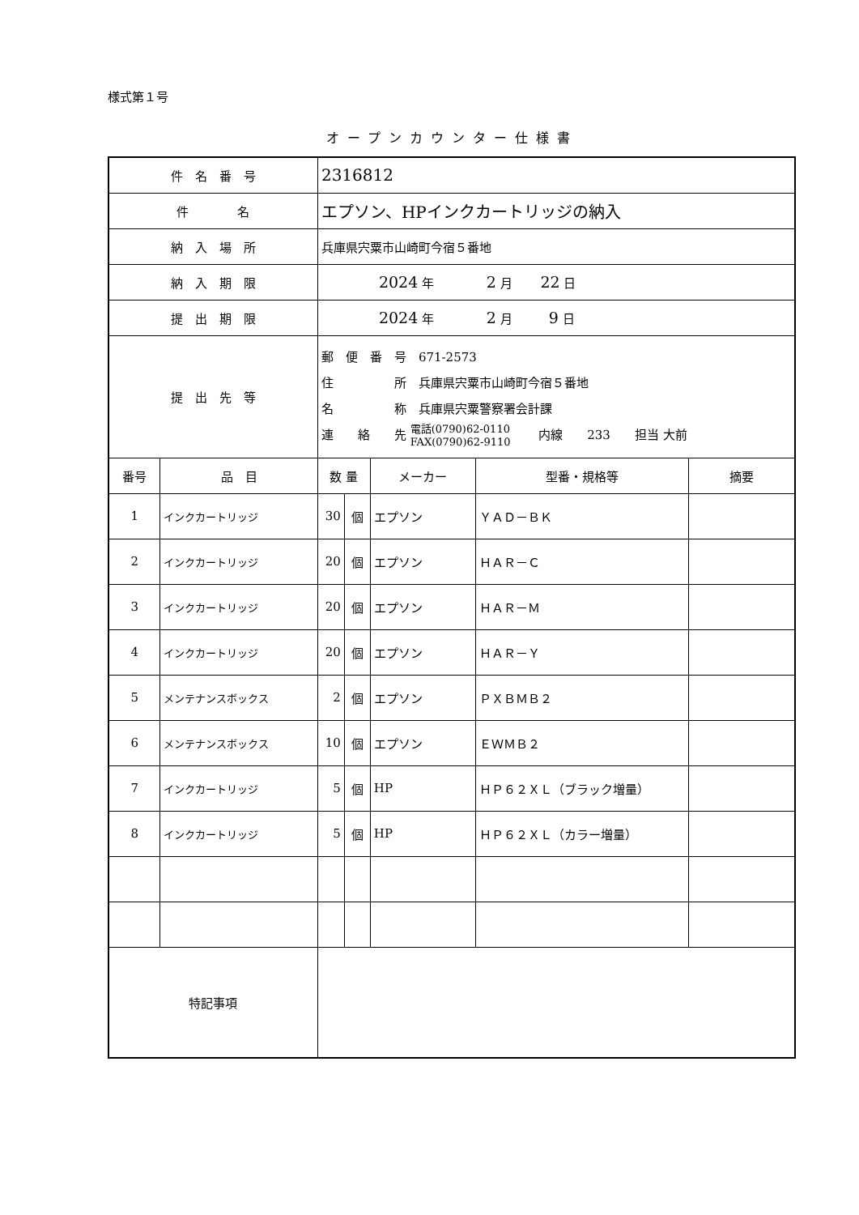様式第１号
オープンカウンター仕様書
| 件 名 番 号 | | 2316812 | | | | |
| 件 名 | | エプソン、HPインクカートリッジの納入 | | | | |
| 納 入 場 所 | | 兵庫県宍粟市山崎町今宿５番地 | | | | |
| 納 入 期 限 | | 2024 年 2 月 22 日 | | | | |
| 提 出 期 限 | | 2024 年 2 月 9 日 | | | | |
| 提 出 先 等 | | 郵 便 番 号 671-2573 住 所 兵庫県宍粟市山崎町今宿５番地 名 称 兵庫県宍粟警察署会計課 連 絡 先 電話(0790)62-0110 FAX(0790)62-9110 内線 233 担当 大前 | | | | |
| 番号 | 品 目 | 数 量 | | メーカー | 型番・規格等 | 摘要 |
| 1 | インクカートリッジ | 30 | 個 | エプソン | ＹＡＤ－ＢＫ | |
| 2 | インクカートリッジ | 20 | 個 | エプソン | ＨＡＲ－Ｃ | |
| 3 | インクカートリッジ | 20 | 個 | エプソン | ＨＡＲ－Ｍ | |
| 4 | インクカートリッジ | 20 | 個 | エプソン | ＨＡＲ－Ｙ | |
| 5 | メンテナンスボックス | 2 | 個 | エプソン | ＰＸＢＭＢ２ | |
| 6 | メンテナンスボックス | 10 | 個 | エプソン | ＥＷＭＢ２ | |
| 7 | インクカートリッジ | 5 | 個 | HP | ＨＰ６２ＸＬ（ブラック増量） | |
| 8 | インクカートリッジ | 5 | 個 | HP | ＨＰ６２ＸＬ（カラー増量） | |
| 特記事項 | | | | | | |